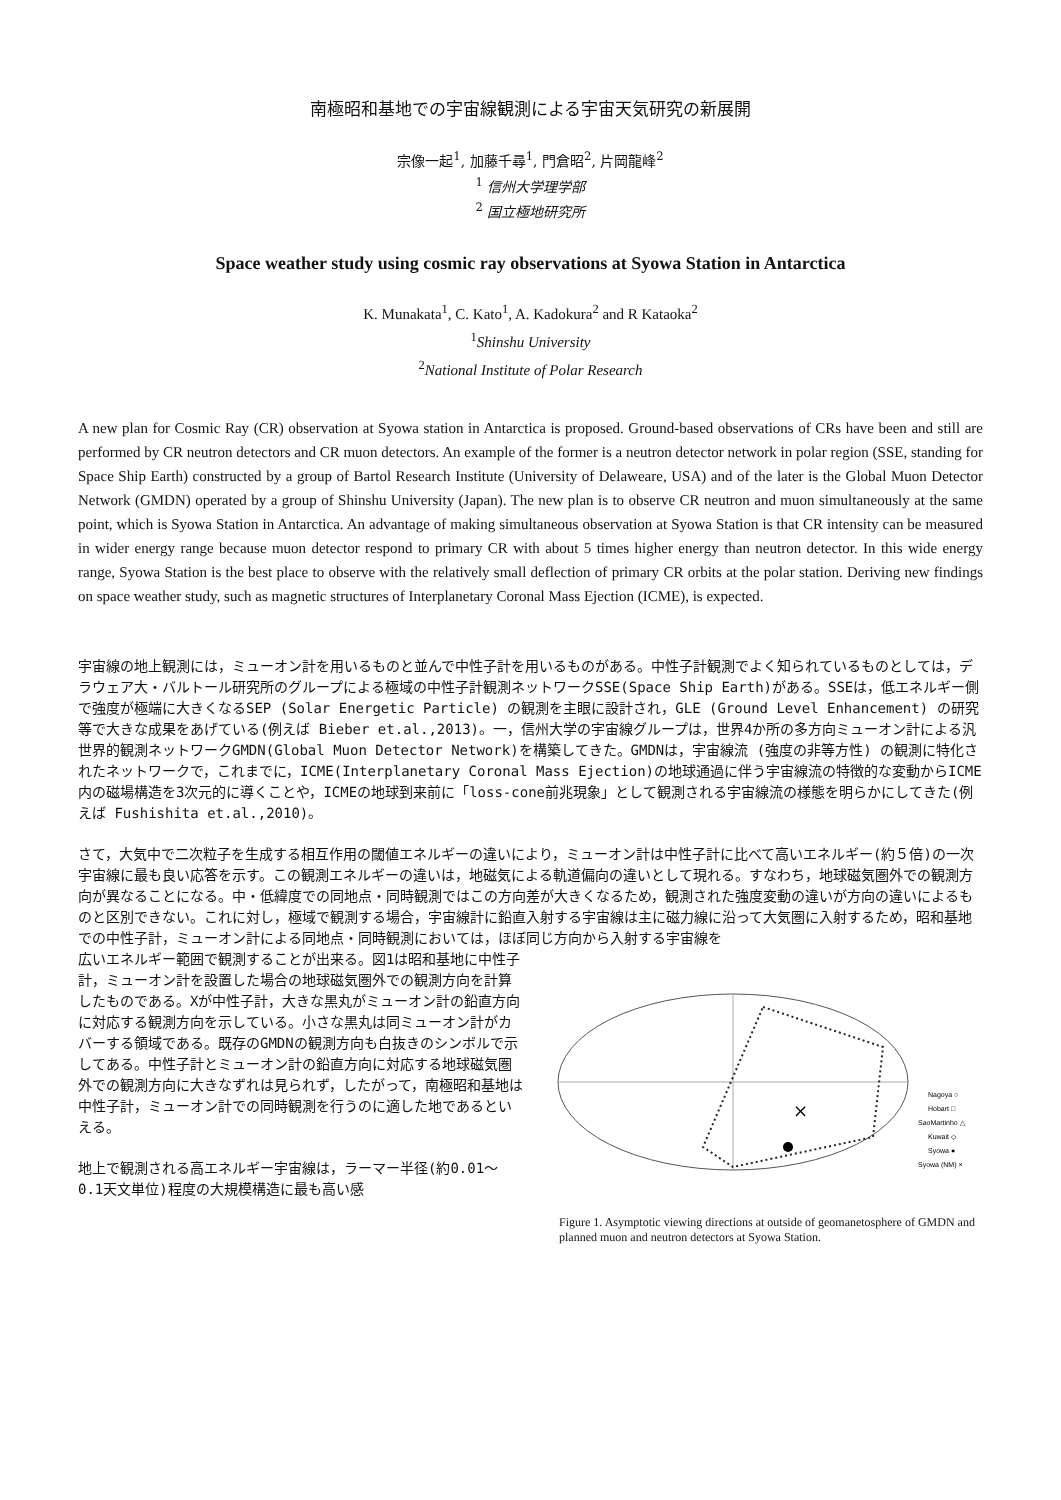南極昭和基地での宇宙線観測による宇宙天気研究の新展開
宗像一起<sup>1</sup>, 加藤千尋<sup>1</sup>, 門倉昭<sup>2</sup>, 片岡龍峰<sup>2</sup>
<sup>1</sup> 信州大学理学部
<sup>2</sup> 国立極地研究所
Space weather study using cosmic ray observations at Syowa Station in Antarctica
K. Munakata<sup>1</sup>, C. Kato<sup>1</sup>, A. Kadokura<sup>2</sup> and R Kataoka<sup>2</sup>
<sup>1</sup> Shinshu University
<sup>2</sup> National Institute of Polar Research
A new plan for Cosmic Ray (CR) observation at Syowa station in Antarctica is proposed. Ground-based observations of CRs have been and still are performed by CR neutron detectors and CR muon detectors. An example of the former is a neutron detector network in polar region (SSE, standing for Space Ship Earth) constructed by a group of Bartol Research Institute (University of Delaweare, USA) and of the later is the Global Muon Detector Network (GMDN) operated by a group of Shinshu University (Japan). The new plan is to observe CR neutron and muon simultaneously at the same point, which is Syowa Station in Antarctica. An advantage of making simultaneous observation at Syowa Station is that CR intensity can be measured in wider energy range because muon detector respond to primary CR with about 5 times higher energy than neutron detector. In this wide energy range, Syowa Station is the best place to observe with the relatively small deflection of primary CR orbits at the polar station. Deriving new findings on space weather study, such as magnetic structures of Interplanetary Coronal Mass Ejection (ICME), is expected.
宇宙線の地上観測には，ミューオン計を用いるものと並んで中性子計を用いるものがある。中性子計観測でよく知られているものとしては，デラウェア大・バルトール研究所のグループによる極域の中性子計観測ネットワークSSE(Space Ship Earth)がある。SSEは，低エネルギー側で強度が極端に大きくなるSEP (Solar Energetic Particle) の観測を主眼に設計され，GLE (Ground Level Enhancement) の研究等で大きな成果をあげている(例えば Bieber et.al.,2013)。一，信州大学の宇宙線グループは，世界4か所の多方向ミューオン計による汎世界的観測ネットワークGMDN(Global Muon Detector Network)を構築してきた。GMDNは，宇宙線流 (強度の非等方性) の観測に特化されたネットワークで，これまでに，ICME(Interplanetary Coronal Mass Ejection)の地球通過に伴う宇宙線流の特徴的な変動からICME内の磁場構造を3次元的に導くことや，ICMEの地球到来前に「loss-cone前兆現象」として観測される宇宙線流の様態を明らかにしてきた(例えば Fushishita et.al.,2010)。
さて，大気中で二次粒子を生成する相互作用の閾値エネルギーの違いにより，ミューオン計は中性子計に比べて高いエネルギー(約５倍)の一次宇宙線に最も良い応答を示す。この観測エネルギーの違いは，地磁気による軌道偏向の違いとして現れる。すなわち，地球磁気圏外での観測方向が異なることになる。中・低緯度での同地点・同時観測ではこの方向差が大きくなるため，観測された強度変動の違いが方向の違いによるものと区別できない。これに対し，極域で観測する場合，宇宙線計に鉛直入射する宇宙線は主に磁力線に沿って大気圏に入射するため，昭和基地での中性子計，ミューオン計による同地点・同時観測においては，ほぼ同じ方向から入射する宇宙線を
広いエネルギー範囲で観測することが出来る。図1は昭和基地に中性子計，ミューオン計を設置した場合の地球磁気圏外での観測方向を計算したものである。Xが中性子計，大きな黒丸がミューオン計の鉛直方向に対応する観測方向を示している。小さな黒丸は同ミューオン計がカバーする領域である。既存のGMDNの観測方向も白抜きのシンボルで示してある。中性子計とミューオン計の鉛直方向に対応する地球磁気圏外での観測方向に大きなずれは見られず，したがって，南極昭和基地は中性子計，ミューオン計での同時観測を行うのに適した地であるといえる。
地上で観測される高エネルギー宇宙線は，ラーマー半径(約0.01～0.1天文単位)程度の大規模構造に最も高い感
×
Nagoya ○
Hobart □
SaoMartinho △
Kuwait ◇
Syowa ●
Syowa (NM) ×
Figure 1. Asymptotic viewing directions at outside of geomanetosphere of GMDN and planned muon and neutron detectors at Syowa Station.